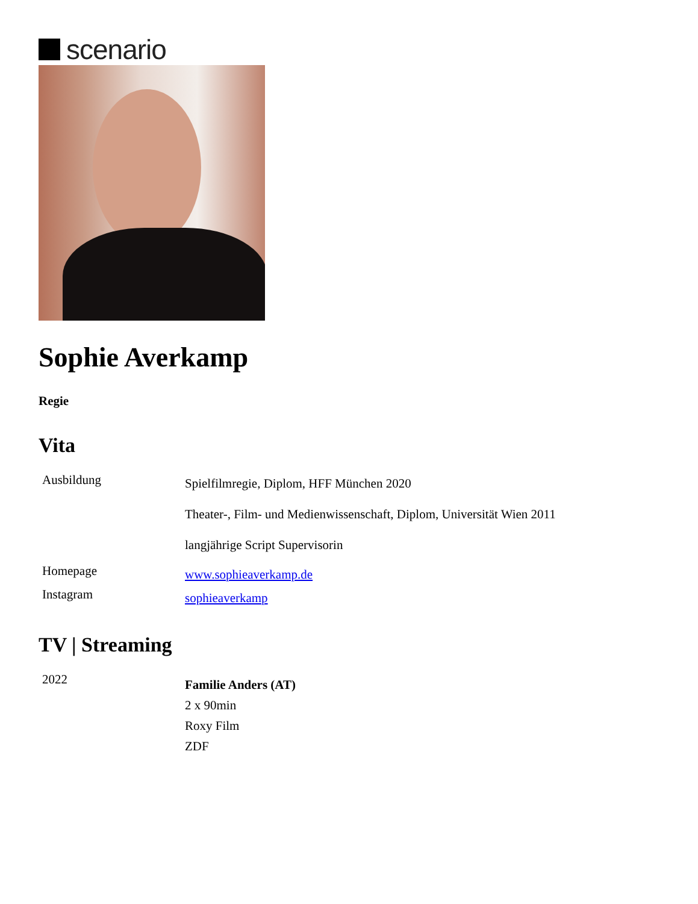scenario
Sophie Averkamp
Regie
Vita
| Ausbildung | Spielfilmregie, Diplom, HFF München 2020 Theater-, Film- und Medienwissenschaft, Diplom, Universität Wien 2011 langjährige Script Supervisorin |
| Homepage | www.sophieaverkamp.de |
| Instagram | sophieaverkamp |
TV | Streaming
| 2022 | Familie Anders (AT) 2 x 90min Roxy Film ZDF |